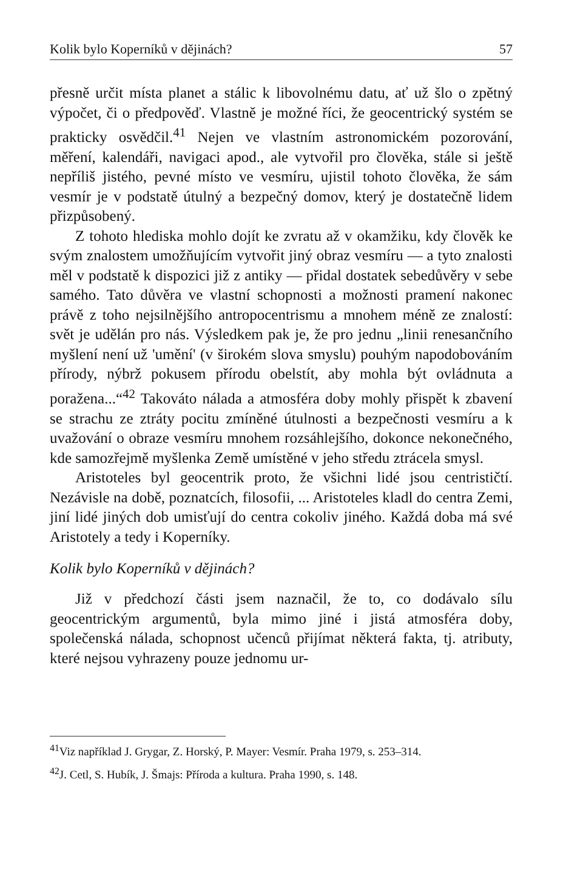Kolik bylo Koperníků v dějinách? 57
přesně určit místa planet a stálic k libovolnému datu, ať už šlo o zpětný výpočet, či o předpověď. Vlastně je možné říci, že geocentrický systém se prakticky osvědčil.<sup>41</sup> Nejen ve vlastním astronomickém pozorování, měření, kalendáři, navigaci apod., ale vytvořil pro člověka, stále si ještě nepříliš jistého, pevné místo ve vesmíru, ujistil tohoto člověka, že sám vesmír je v podstatě útulný a bezpečný domov, který je dostatečně lidem přizpůsobený.
Z tohoto hlediska mohlo dojít ke zvratu až v okamžiku, kdy člověk ke svým znalostem umožňujícím vytvořit jiný obraz vesmíru — a tyto znalosti měl v podstatě k dispozici již z antiky — přidal dostatek sebedůvěry v sebe samého. Tato důvěra ve vlastní schopnosti a možnosti pramení nakonec právě z toho nejsilnějšího antropocentrismu a mnohem méně ze znalostí: svět je udělán pro nás. Výsledkem pak je, že pro jednu „linii renesančního myšlení není už 'umění' (v širokém slova smyslu) pouhým napodobováním přírody, nýbrž pokusem přírodu obelstít, aby mohla být ovládnuta a poražena...“<sup>42</sup> Takováto nálada a atmosféra doby mohly přispět k zbavení se strachu ze ztráty pocitu zmíněné útulnosti a bezpečnosti vesmíru a k uvažování o obraze vesmíru mnohem rozsáhlejšího, dokonce nekonečného, kde samozřejmě myšlenka Země umístěné v jeho středu ztrácela smysl.
Aristoteles byl geocentrik proto, že všichni lidé jsou centrističtí. Nezávisle na době, poznatcích, filosofii, ... Aristoteles kladl do centra Zemi, jiní lidé jiných dob umisťují do centra cokoliv jiného. Každá doba má své Aristotely a tedy i Koperníky.
Kolik bylo Koperníků v dějinách?
Již v předchozí části jsem naznačil, že to, co dodávalo sílu geocentrickým argumentů, byla mimo jiné i jistá atmosféra doby, společenská nálada, schopnost učenců přijímat některá fakta, tj. atributy, které nejsou vyhrazeny pouze jednomu ur-
<sup>41</sup> Viz například J. Grygar, Z. Horský, P. Mayer: Vesmír. Praha 1979, s. 253–314.
<sup>42</sup> J. Cetl, S. Hubík, J. Šmajs: Příroda a kultura. Praha 1990, s. 148.